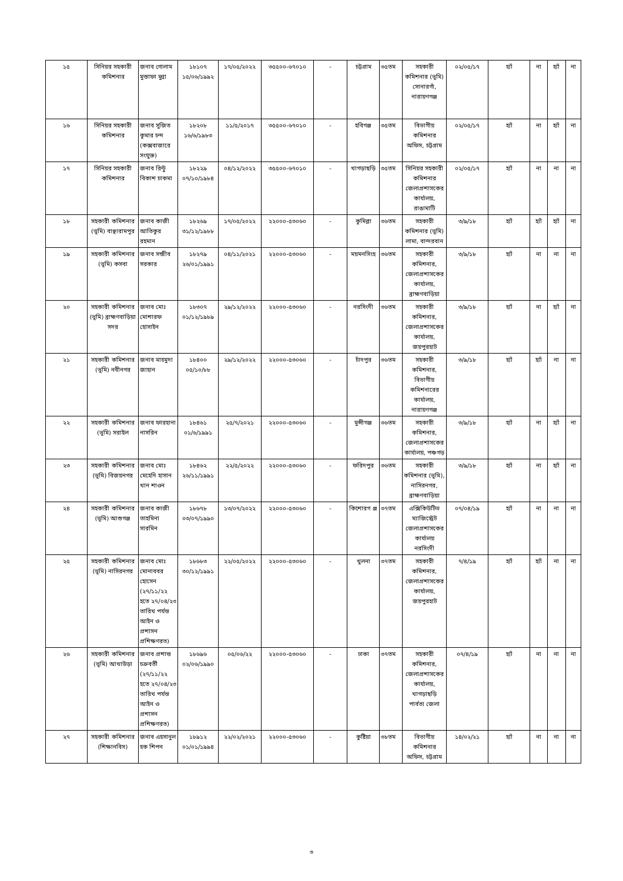| ১৫ | সিনিয়র সহকারী কমিশনার | জনাব গোলাম মুস্তাফা মুন্না | ১৮১০৭ ১৫/০৬/১৯৯২ | ১৭/০৫/২০২২ | ৩৫৫০০-৬৭০১০ | - | চট্টগ্রাম | ৩৫তম | সহকারী কমিশনার (ভূমি) সোনারগাঁ, নারায়ণগঞ্জ | ০২/০৫/১৭ | হ্যাঁ | না | হ্যাঁ | না |
| ১৬ | সিনিয়র সহকারী কমিশনার | জনাব সুজিত কুমার চন্দ (কক্সবাজারে সংযুক্ত) | ১৮২০৮ ১৬/৬/১৯৮৩ | ১১/৫/২০১৭ | ৩৫৫০০-৬৭০১০ | - | হবিগঞ্জ | ৩৫তম | বিভাগীয় কমিশনার অফিস, চট্টগ্রাম | ০২/০৫/১৭ | হ্যাঁ | না | হ্যাঁ | না |
| ১৭ | সিনিয়র সহকারী কমিশনার | জনাব রিন্টু বিকাশ চাকমা | ১৮২২৯ ০৭/১০/১৯৮৪ | ০৪/১২/২০২২ | ৩৫৫০০-৬৭০১০ | - | খাগড়াছড়ি | ৩৫তম | সিনিয়র সহকারী কমিশনার জেলাপ্রশাসকের কার্যালয়, রাঙামাটি | ০২/০৫/১৭ | হ্যাঁ | না | না | না |
| ১৮ | সহকারী কমিশনার (ভূমি) বাঞ্ছারামপুর | জনাব কাজী আতিকুর রহমান | ১৮২৬৯ ৩১/১২/১৯৮৮ | ১৭/০৫/২০২২ | ২২০০০-৫৩০৬০ | - | কুমিল্লা | ৩৬তম | সহকারী কমিশনার (ভূমি) লামা, বান্দরবান | ৩/৯/১৮ | হ্যাঁ | হ্যাঁ | হ্যাঁ | না |
| ১৯ | সহকারী কমিশনার (ভূমি) কসবা | জনাব সন্জীব সরকার | ১৮২৭৯ ২৬/০১/১৯৯১ | ০৪/১১/২০২১ | ২২০০০-৫৩০৬০ | - | ময়মনসিংহ | ৩৬তম | সহকারী কমিশনার, জেলাপ্রশাসকের কার্যালয়, ব্রাহ্মণবাড়িয়া | ৩/৯/১৮ | হ্যাঁ | না | না | না |
| ২০ | সহকারী কমিশনার (ভূমি) ব্রাহ্মণবাড়িয়া সদর | জনাব মোঃ মোশারফ হোসাইন | ১৮৩০৭ ০১/১২/১৯৮৯ | ২৯/১২/২০২২ | ২২০০০-৫৩০৬০ | - | নরসিংদী | ৩৬তম | সহকারী কমিশনার, জেলাপ্রশাসকের কার্যালয়, জয়পুরহাট | ৩/৯/১৮ | হ্যাঁ | না | হ্যাঁ | না |
| ২১ | সহকারী কমিশনার (ভূমি) নবীনগর | জনাব মাহমুদা জাহান | ১৮৪০০ ০৫/১০/৮৮ | ২৯/১২/২০২২ | ২২০০০-৫৩০৬০ | - | চাঁদপুর | ৩৬তম | সহকারী কমিশনার, বিভাগীয় কমিশনারের কার্যালয়, নারায়ণগঞ্জ | ৩/৯/১৮ | হ্যাঁ | হ্যাঁ | না | না |
| ২২ | সহকারী কমিশনার (ভূমি) সরাইল | জনাব ফারহানা নাসরিন | ১৮৪৬১ ০১/৬/১৯৯১ | ২৫/৭/২০২১ | ২২০০০-৫৩০৬০ | - | মুন্সীগঞ্জ | ৩৬তম | সহকারী কমিশনার, জেলাপ্রশাসকের কার্যালয়, পঞ্চগড় | ৩/৯/১৮ | হ্যাঁ | না | হ্যাঁ | না |
| ২৩ | সহকারী কমিশনার (ভূমি) বিজয়নগর | জনাব মোঃ মেহেদি হাসান খান শাওন | ১৮৪৬২ ২৬/১১/১৯৯১ | ২২/৫/২০২২ | ২২০০০-৫৩০৬০ | - | ফরিদপুর | ৩৬তম | সহকারী কমিশনার (ভূমি), নাসিরনগর, ব্রাহ্মণবাড়িয়া | ৩/৯/১৮ | হ্যাঁ | না | হ্যাঁ | না |
| ২৪ | সহকারী কমিশনার (ভূমি) আশুগঞ্জ | জনাব কাজী তাহমিনা সারমিন | ১৮৬৭৮ ০৩/০৭/১৯৯০ | ১৩/০৭/২০২২ | ২২০০০-৫৩০৬০ | - | কিশোরগ ঞ্জ | ৩৭তম | এক্সিকিউটিভ ম্যাজিস্ট্রেট জেলাপ্রশাসকের কার্যালয় নরসিংদী | ০৭/০৪/১৯ | হ্যাঁ | না | না | না |
| ২৫ | সহকারী কমিশনার (ভূমি) নাসিরনগর | জনাব মোঃ মোনাববর হোসেন (২৭/১১/২২ হতে ২৭/০৪/২৩ তারিখ পর্যন্ত আইন ও প্রশাসন প্রশিক্ষণরত) | ১৮৬৮৩ ৩০/১২/১৯৯১ | ২২/০৫/২০২২ | ২২০০০-৫৩০৬০ | - | খুলনা | ৩৭তম | সহকারী কমিশনার, জেলাপ্রশাসকের কার্যালয়, জয়পুরহাট | ৭/৪/১৯ | হ্যাঁ | হ্যাঁ | না | না |
| ২৬ | সহকারী কমিশনার (ভূমি) আখাউড়া | জনাব প্রশান্ত চক্রবর্তী (২৭/১১/২২ হতে ২৭/০৪/২৩ তারিখ পর্যন্ত আইন ও প্রশাসন প্রশিক্ষণরত) | ১৮৬৯৬ ০২/০৬/১৯৯০ | ০৫/০৬/২২ | ২২০০০-৫৩০৬০ | - | ঢাকা | ৩৭তম | সহকারী কমিশনার, জেলাপ্রশাসকের কার্যালয়, খাগড়াছড়ি পার্বত্য জেলা | ০৭/৪/১৯ | হ্যাঁ | না | না | না |
| ২৭ | সহকারী কমিশনার (শিক্ষানবিস) | জনাব এহসানুল হক শিপন | ১৮৯১২ ০১/০১/১৯৯৪ | ২২/০২/২০২১ | ২২০০০-৫৩০৬০ | - | কুষ্টিয়া | ৩৮তম | বিভাগীয় কমিশনার অফিস, চট্টগ্রাম | ১৪/০২/২১ | হ্যাঁ | না | না | না |
৩